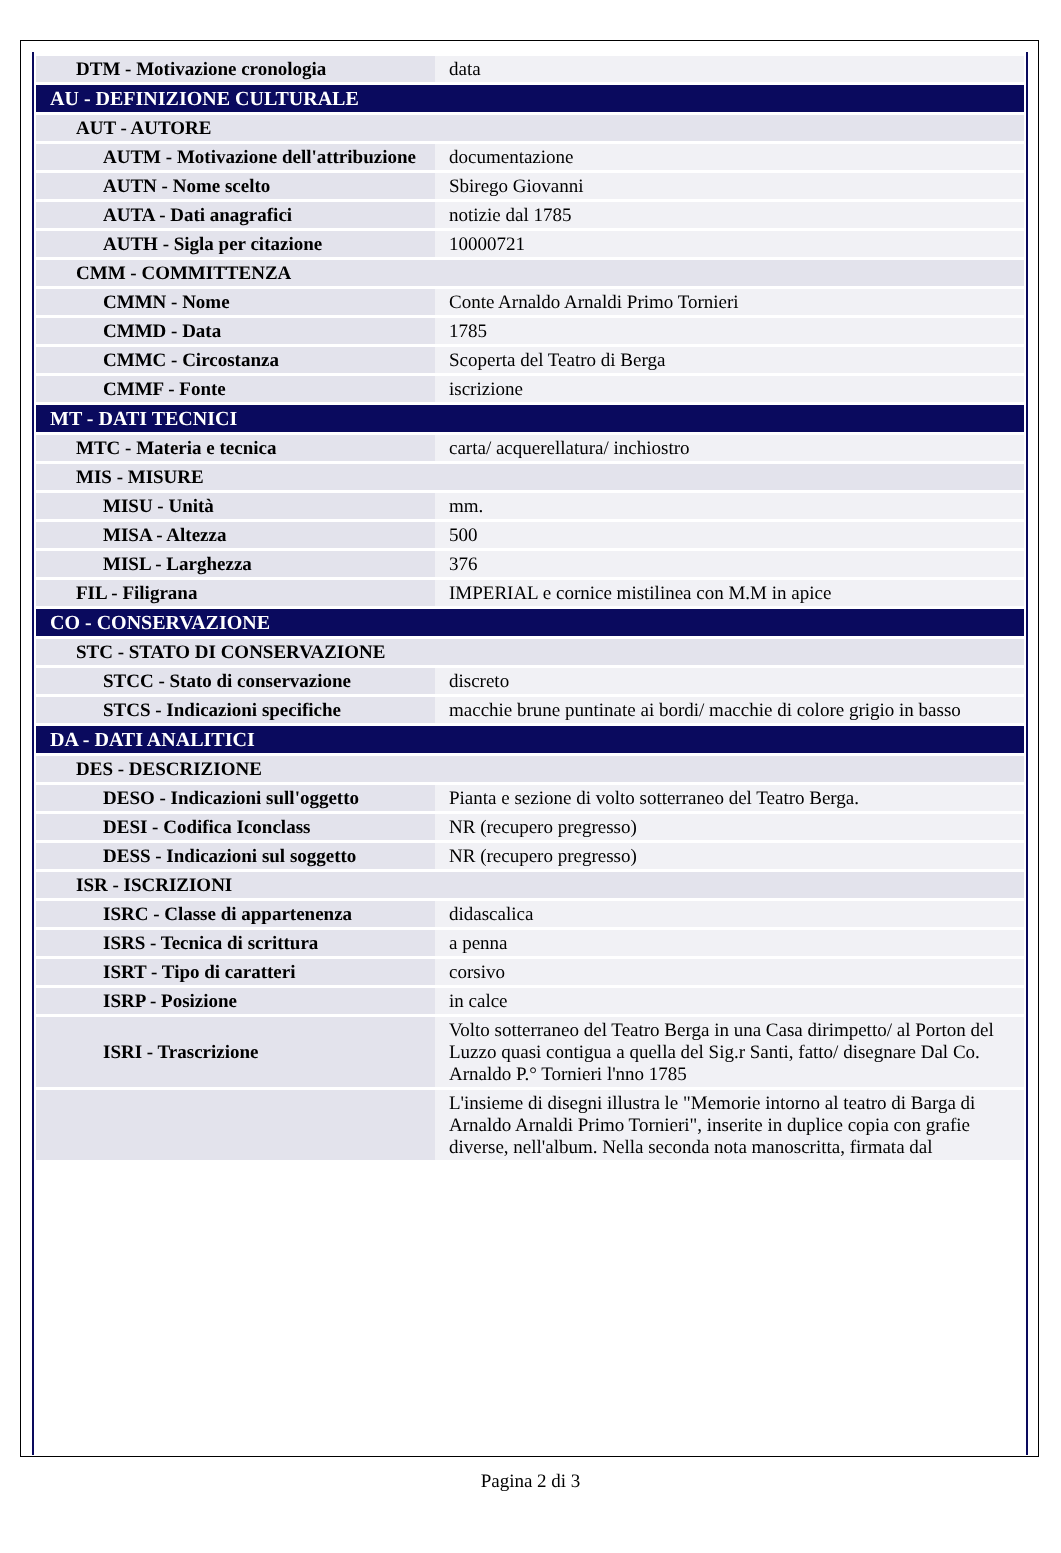| DTM - Motivazione cronologia | data |
| AU - DEFINIZIONE CULTURALE | |
| AUT - AUTORE | |
| AUTM - Motivazione dell'attribuzione | documentazione |
| AUTN - Nome scelto | Sbirego Giovanni |
| AUTA - Dati anagrafici | notizie dal 1785 |
| AUTH - Sigla per citazione | 10000721 |
| CMM - COMMITTENZA | |
| CMMN - Nome | Conte Arnaldo Arnaldi Primo Tornieri |
| CMMD - Data | 1785 |
| CMMC - Circostanza | Scoperta del Teatro di Berga |
| CMMF - Fonte | iscrizione |
| MT - DATI TECNICI | |
| MTC - Materia e tecnica | carta/ acquerellatura/ inchiostro |
| MIS - MISURE | |
| MISU - Unità | mm. |
| MISA - Altezza | 500 |
| MISL - Larghezza | 376 |
| FIL - Filigrana | IMPERIAL e cornice mistilinea con M.M in apice |
| CO - CONSERVAZIONE | |
| STC - STATO DI CONSERVAZIONE | |
| STCC - Stato di conservazione | discreto |
| STCS - Indicazioni specifiche | macchie brune puntinate ai bordi/ macchie di colore grigio in basso |
| DA - DATI ANALITICI | |
| DES - DESCRIZIONE | |
| DESO - Indicazioni sull'oggetto | Pianta e sezione di volto sotterraneo del Teatro Berga. |
| DESI - Codifica Iconclass | NR (recupero pregresso) |
| DESS - Indicazioni sul soggetto | NR (recupero pregresso) |
| ISR - ISCRIZIONI | |
| ISRC - Classe di appartenenza | didascalica |
| ISRS - Tecnica di scrittura | a penna |
| ISRT - Tipo di caratteri | corsivo |
| ISRP - Posizione | in calce |
| ISRI - Trascrizione | Volto sotterraneo del Teatro Berga in una Casa dirimpetto/ al Porton del Luzzo quasi contigua a quella del Sig.r Santi, fatto/ disegnare Dal Co. Arnaldo P.° Tornieri l'nno 1785 |
| | L'insieme di disegni illustra le "Memorie intorno al teatro di Barga di Arnaldo Arnaldi Primo Tornieri", inserite in duplice copia con grafie diverse, nell'album. Nella seconda nota manoscritta, firmata dal |
Pagina 2 di 3